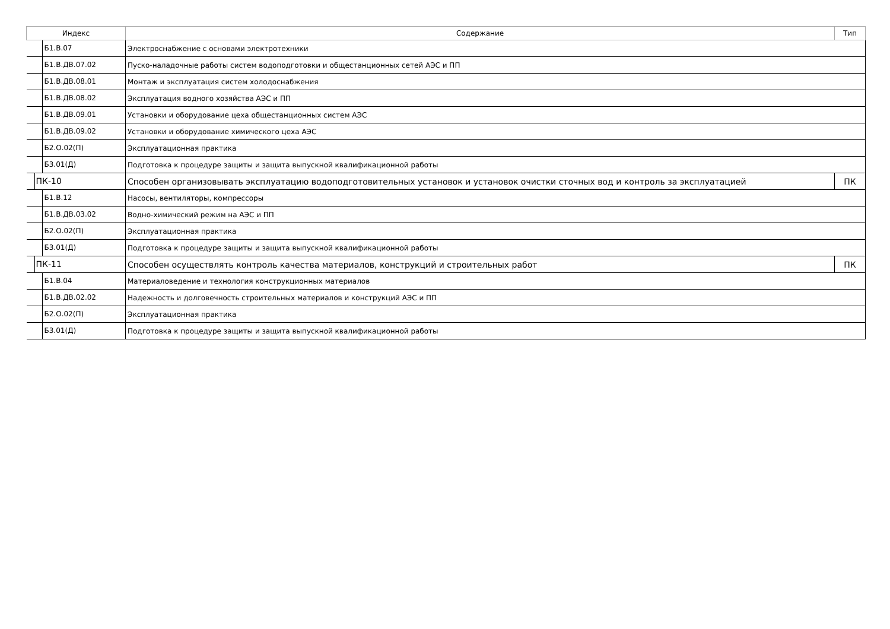| Индекс | Содержание | Тип |
| --- | --- | --- |
| Б1.В.07 | Электроснабжение с основами электротехники | |
| Б1.В.ДВ.07.02 | Пуско-наладочные работы систем водоподготовки и общестанционных сетей АЭС и ПП | |
| Б1.В.ДВ.08.01 | Монтаж и эксплуатация систем холодоснабжения | |
| Б1.В.ДВ.08.02 | Эксплуатация водного хозяйства АЭС и ПП | |
| Б1.В.ДВ.09.01 | Установки и оборудование цеха общестанционных систем АЭС | |
| Б1.В.ДВ.09.02 | Установки и оборудование химического цеха АЭС | |
| Б2.О.02(П) | Эксплуатационная практика | |
| Б3.01(Д) | Подготовка к процедуре защиты и защита выпускной квалификационной работы | |
| ПК-10 | Способен организовывать эксплуатацию водоподготовительных установок и установок очистки сточных вод и контроль за эксплуатацией | ПК |
| Б1.В.12 | Насосы, вентиляторы, компрессоры | |
| Б1.В.ДВ.03.02 | Водно-химический режим на АЭС и ПП | |
| Б2.О.02(П) | Эксплуатационная практика | |
| Б3.01(Д) | Подготовка к процедуре защиты и защита выпускной квалификационной работы | |
| ПК-11 | Способен осуществлять контроль качества материалов, конструкций и строительных работ | ПК |
| Б1.В.04 | Материаловедение и технология конструкционных материалов | |
| Б1.В.ДВ.02.02 | Надежность и долговечность строительных материалов и конструкций АЭС и ПП | |
| Б2.О.02(П) | Эксплуатационная практика | |
| Б3.01(Д) | Подготовка к процедуре защиты и защита выпускной квалификационной работы | |